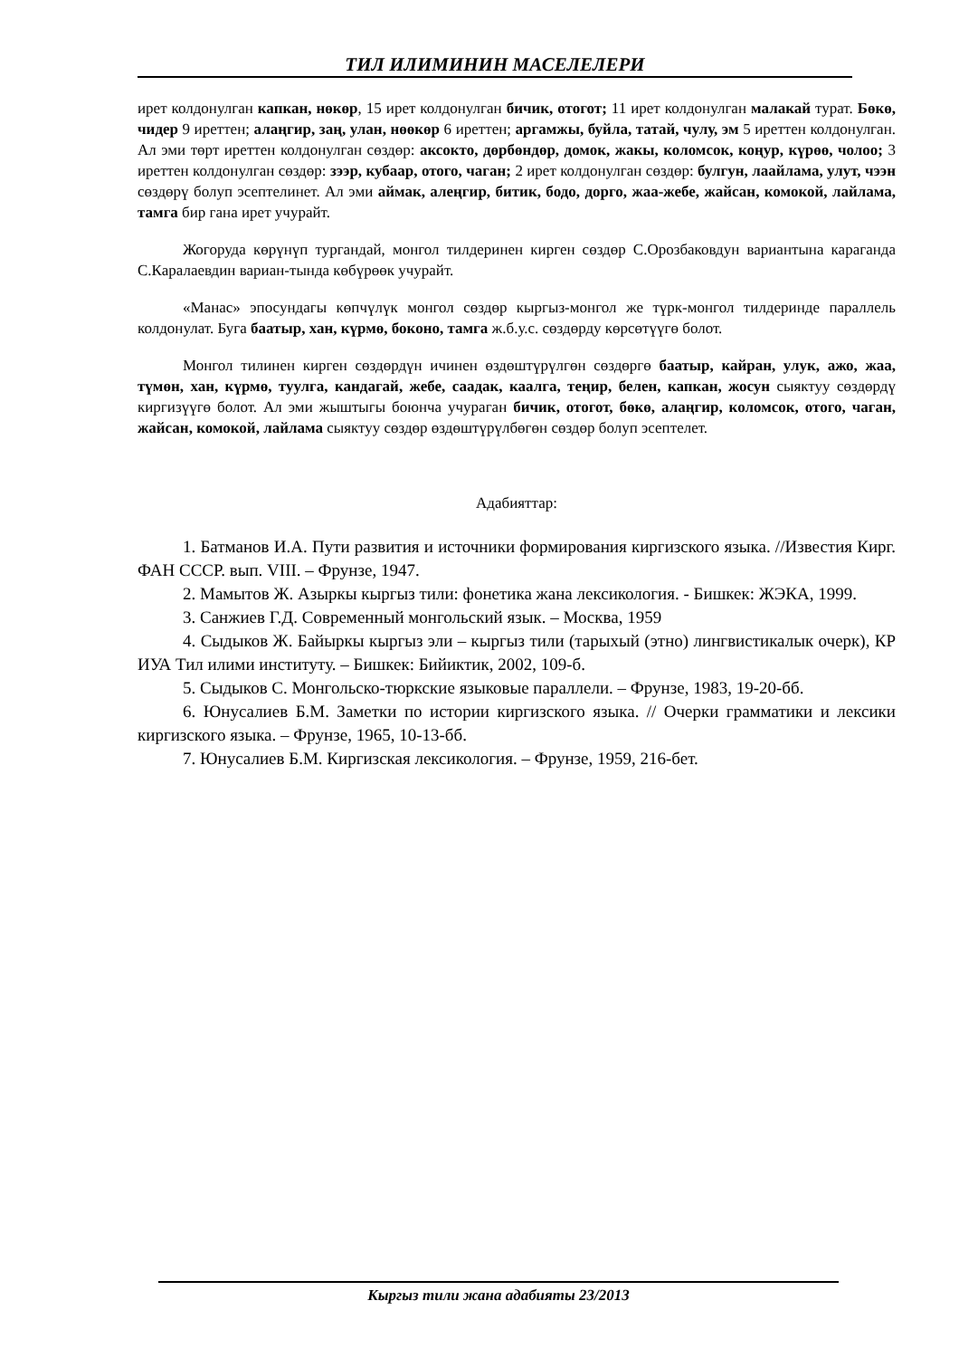ТИЛ ИЛИМИНИН МАСЕЛЕЛЕРИ
ирет колдонулган капкан, нөкөр, 15 ирет колдонулган бичик, отогот; 11 ирет колдонулган малакай турат. Бөкө, чидер 9 иреттен; алаңгир, заң, улан, нөөкөр 6 иреттен; аргамжы, буйла, татай, чулу, эм 5 иреттен колдонулган. Ал эми төрт иреттен колдонулган сөздөр: аксокто, дөрбөндөр, домок, жакы, коломсок, коңур, күрөө, чолоо; 3 иреттен колдонулган сөздөр: зээр, кубаар, отого, чаган; 2 ирет колдонулган сөздөр: булгун, лаайлама, улут, чээн сөздөрү болуп эсептелинет. Ал эми аймак, алеңгир, битик, бодо, дорго, жаа-жебе, жайсан, комокой, лайлама, тамга бир гана ирет учурайт.
Жогоруда көрүнүп тургандай, монгол тилдеринен кирген сөздөр С.Орозбаковдун вариантына караганда С.Каралаевдин вариан-тында көбүрөөк учурайт.
«Манас» эпосундагы көпчүлүк монгол сөздөр кыргыз-монгол же түрк-монгол тилдеринде параллель колдонулат. Буга баатыр, хан, күрмө, боконо, тамга ж.б.у.с. сөздөрду көрсөтүүгө болот.
Монгол тилинен кирген сөздөрдүн ичинен өздөштүрүлгөн сөздөргө баатыр, кайран, улук, ажо, жаа, түмөн, хан, күрмө, туулга, кандагай, жебе, саадак, каалга, теңир, белен, капкан, жосун сыяктуу сөздөрдү киргизүүгө болот. Ал эми жыштыгы боюнча учураган бичик, отогот, бөкө, алаңгир, коломсок, отого, чаган, жайсан, комокой, лайлама сыяктуу сөздөр өздөштүрүлбөгөн сөздөр болуп эсептелет.
Адабияттар:
1. Батманов И.А. Пути развития и источники формирования киргизского языка. //Известия Кирг. ФАН СССР. вып. VIII. – Фрунзе, 1947.
2. Мамытов Ж. Азыркы кыргыз тили: фонетика жана лексикология. - Бишкек: ЖЭКА, 1999.
3. Санжиев Г.Д. Современный монгольский язык. – Москва, 1959
4. Сыдыков Ж. Байыркы кыргыз эли – кыргыз тили (тарыхый (этно) лингвистикалык очерк), КР ИУА Тил илими институту. – Бишкек: Бийиктик, 2002, 109-б.
5. Сыдыков С. Монгольско-тюркские языковые параллели. – Фрунзе, 1983, 19-20-бб.
6. Юнусалиев Б.М. Заметки по истории киргизского языка. // Очерки грамматики и лексики киргизского языка. – Фрунзе, 1965, 10-13-бб.
7. Юнусалиев Б.М. Киргизская лексикология. – Фрунзе, 1959, 216-бет.
Кыргыз тили жана адабияты 23/2013